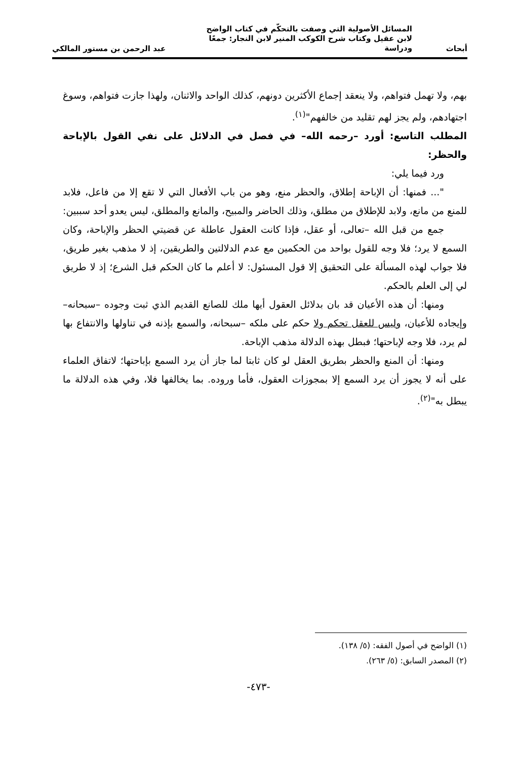أبحاث
المسائل الأصولية التي وصفت بالتحكّم في كتاب الواضح لابن عقيل وكتاب شرح الكوكب المنير لابن النجار: جمعًا ودراسة
عبد الرحمن بن مستور المالكي
بهم، ولا تهمل فتواهم، ولا ينعقد إجماع الأكثرين دونهم، كذلك الواحد والاثنان، ولهذا جازت فتواهم، وسوغ اجتهادهم، ولم يجز لهم تقليد من خالفهم"<sup>(١)</sup>.
المطلب التاسع: أورد –رحمه الله– في فصل في الدلائل على نفي القول بالإباحة والحظر:
ورد فيما يلي:
"... فمنها: أن الإباحة إطلاق، والحظر منع، وهو من باب الأفعال التي لا تقع إلا من فاعل، فلابد للمنع من مانع، ولابد للإطلاق من مطلق، وذلك الحاضر والمبيح، والمانع والمطلق، ليس يعدو أحد سببين:
جمع من قبل الله –تعالى، أو عقل، فإذا كانت العقول عاطلة عن قضيتي الحظر والإباحة، وكان السمع لا يرد؛ فلا وجه للقول بواحد من الحكمين مع عدم الدلالتين والطريقين، إذ لا مذهب بغير طريق، فلا جواب لهذه المسألة على التحقيق إلا قول المسئول: لا أعلم ما كان الحكم قبل الشرع؛ إذ لا طريق لي إلى العلم بالحكم.
ومنها: أن هذه الأعيان قد بان بدلائل العقول أيها ملك للصانع القديم الذي ثبت وجوده –سبحانه– وإيجاده للأعيان، وليس للعقل تحكم ولا حكم على ملكه –سبحانه، والسمع بإذنه في تناولها والانتفاع بها لم يرد، فلا وجه لإباحتها؛ فبطل بهذه الدلالة مذهب الإباحة.
ومنها: أن المنع والحظر بطريق العقل لو كان ثابتا لما جاز أن يرد السمع بإباحتها؛ لاتفاق العلماء على أنه لا يجوز أن يرد السمع إلا بمجوزات العقول، فأما وروده. بما يخالفها فلا، وفي هذه الدلالة ما يبطل به"<sup>(٢)</sup>.
(١) الواضح في أصول الفقه: (٥/ ١٣٨).
(٢) المصدر السابق: (٥/ ٢٦٣).
-٤٧٣-